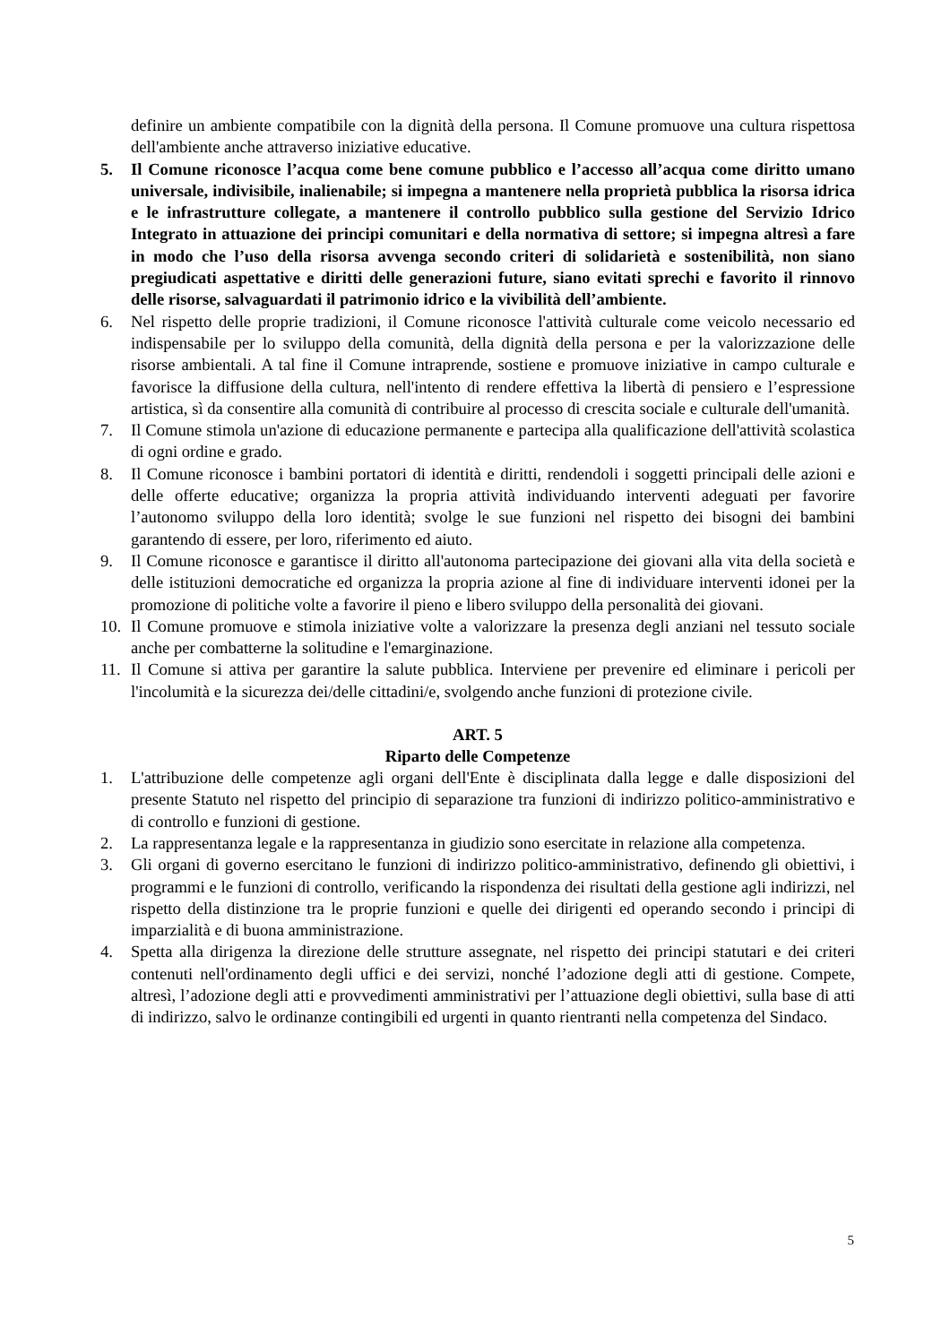definire un ambiente compatibile con la dignità della persona. Il Comune promuove una cultura rispettosa dell'ambiente anche attraverso iniziative educative.
5. Il Comune riconosce l’acqua come bene comune pubblico e l’accesso all’acqua come diritto umano universale, indivisibile, inalienabile; si impegna a mantenere nella proprietà pubblica la risorsa idrica e le infrastrutture collegate, a mantenere il controllo pubblico sulla gestione del Servizio Idrico Integrato in attuazione dei principi comunitari e della normativa di settore; si impegna altresì a fare in modo che l’uso della risorsa avvenga secondo criteri di solidarietà e sostenibilità, non siano pregiudicati aspettative e diritti delle generazioni future, siano evitati sprechi e favorito il rinnovo delle risorse, salvaguardati il patrimonio idrico e la vivibilità dell’ambiente.
6. Nel rispetto delle proprie tradizioni, il Comune riconosce l'attività culturale come veicolo necessario ed indispensabile per lo sviluppo della comunità, della dignità della persona e per la valorizzazione delle risorse ambientali. A tal fine il Comune intraprende, sostiene e promuove iniziative in campo culturale e favorisce la diffusione della cultura, nell'intento di rendere effettiva la libertà di pensiero e l’espressione artistica, sì da consentire alla comunità di contribuire al processo di crescita sociale e culturale dell'umanità.
7. Il Comune stimola un'azione di educazione permanente e partecipa alla qualificazione dell'attività scolastica di ogni ordine e grado.
8. Il Comune riconosce i bambini portatori di identità e diritti, rendendoli i soggetti principali delle azioni e delle offerte educative; organizza la propria attività individuando interventi adeguati per favorire l’autonomo sviluppo della loro identità; svolge le sue funzioni nel rispetto dei bisogni dei bambini garantendo di essere, per loro, riferimento ed aiuto.
9. Il Comune riconosce e garantisce il diritto all'autonoma partecipazione dei giovani alla vita della società e delle istituzioni democratiche ed organizza la propria azione al fine di individuare interventi idonei per la promozione di politiche volte a favorire il pieno e libero sviluppo della personalità dei giovani.
10. Il Comune promuove e stimola iniziative volte a valorizzare la presenza degli anziani nel tessuto sociale anche per combatterne la solitudine e l'emarginazione.
11. Il Comune si attiva per garantire la salute pubblica. Interviene per prevenire ed eliminare i pericoli per l'incolumità e la sicurezza dei/delle cittadini/e, svolgendo anche funzioni di protezione civile.
ART. 5
Riparto delle Competenze
1. L'attribuzione delle competenze agli organi dell'Ente è disciplinata dalla legge e dalle disposizioni del presente Statuto nel rispetto del principio di separazione tra funzioni di indirizzo politico-amministrativo e di controllo e funzioni di gestione.
2. La rappresentanza legale e la rappresentanza in giudizio sono esercitate in relazione alla competenza.
3. Gli organi di governo esercitano le funzioni di indirizzo politico-amministrativo, definendo gli obiettivi, i programmi e le funzioni di controllo, verificando la rispondenza dei risultati della gestione agli indirizzi, nel rispetto della distinzione tra le proprie funzioni e quelle dei dirigenti ed operando secondo i principi di imparzialità e di buona amministrazione.
4. Spetta alla dirigenza la direzione delle strutture assegnate, nel rispetto dei principi statutari e dei criteri contenuti nell'ordinamento degli uffici e dei servizi, nonché l’adozione degli atti di gestione. Compete, altresì, l’adozione degli atti e provvedimenti amministrativi per l’attuazione degli obiettivi, sulla base di atti di indirizzo, salvo le ordinanze contingibili ed urgenti in quanto rientranti nella competenza del Sindaco.
5